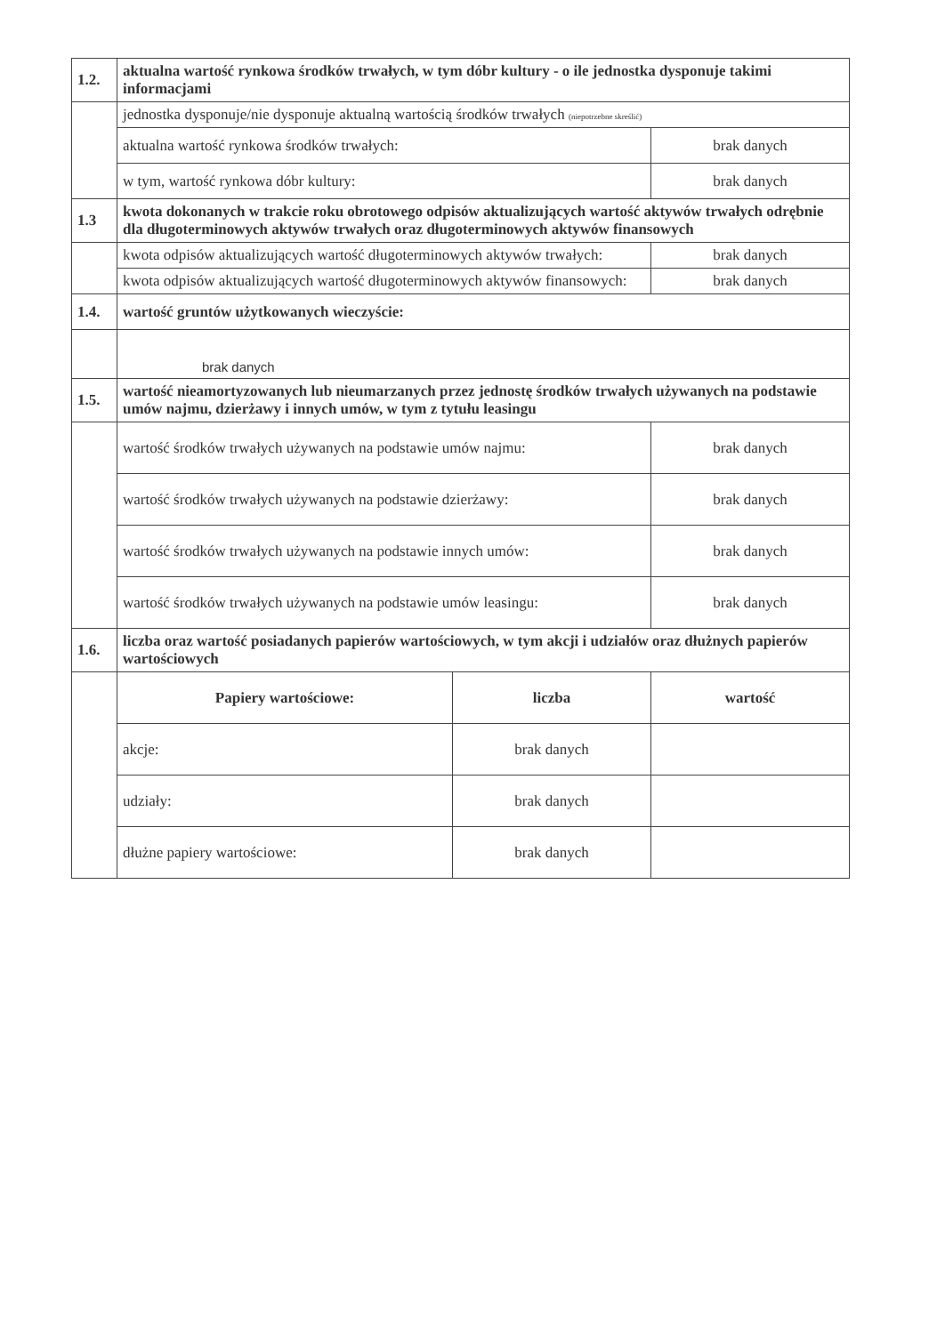| 1.2. | aktualna wartość rynkowa środków trwałych, w tym dóbr kultury - o ile jednostka dysponuje takimi informacjami | | |
| | jednostka dysponuje/nie dysponuje aktualną wartością środków trwałych (niepotrzebne skreślić) | | |
| | aktualna wartość rynkowa środków trwałych: | | brak danych |
| | w tym, wartość rynkowa dóbr kultury: | | brak danych |
| 1.3 | kwota dokonanych w trakcie roku obrotowego odpisów aktualizujących wartość aktywów trwałych odrębnie dla długoterminowych aktywów trwałych oraz długoterminowych aktywów finansowych | | |
| | kwota odpisów aktualizujących wartość długoterminowych aktywów trwałych: | | brak danych |
| | kwota odpisów aktualizujących wartość długoterminowych aktywów finansowych: | | brak danych |
| 1.4. | wartość gruntów użytkowanych wieczyście: | | |
| | brak danych | | |
| 1.5. | wartość nieamortyzowanych lub nieumarzanych przez jednostę środków trwałych używanych na podstawie umów najmu, dzierżawy i innych umów, w tym z tytułu leasingu | | |
| | wartość środków trwałych używanych na podstawie umów najmu: | | brak danych |
| | wartość środków trwałych używanych na podstawie dzierżawy: | | brak danych |
| | wartość środków trwałych używanych na podstawie innych umów: | | brak danych |
| | wartość środków trwałych używanych na podstawie umów leasingu: | | brak danych |
| 1.6. | liczba oraz wartość posiadanych papierów wartościowych, w tym akcji i udziałów oraz dłużnych papierów wartościowych | | |
| | Papiery wartościowe: | liczba | wartość |
| | akcje: | brak danych | |
| | udziały: | brak danych | |
| | dłużne papiery wartościowe: | brak danych | |